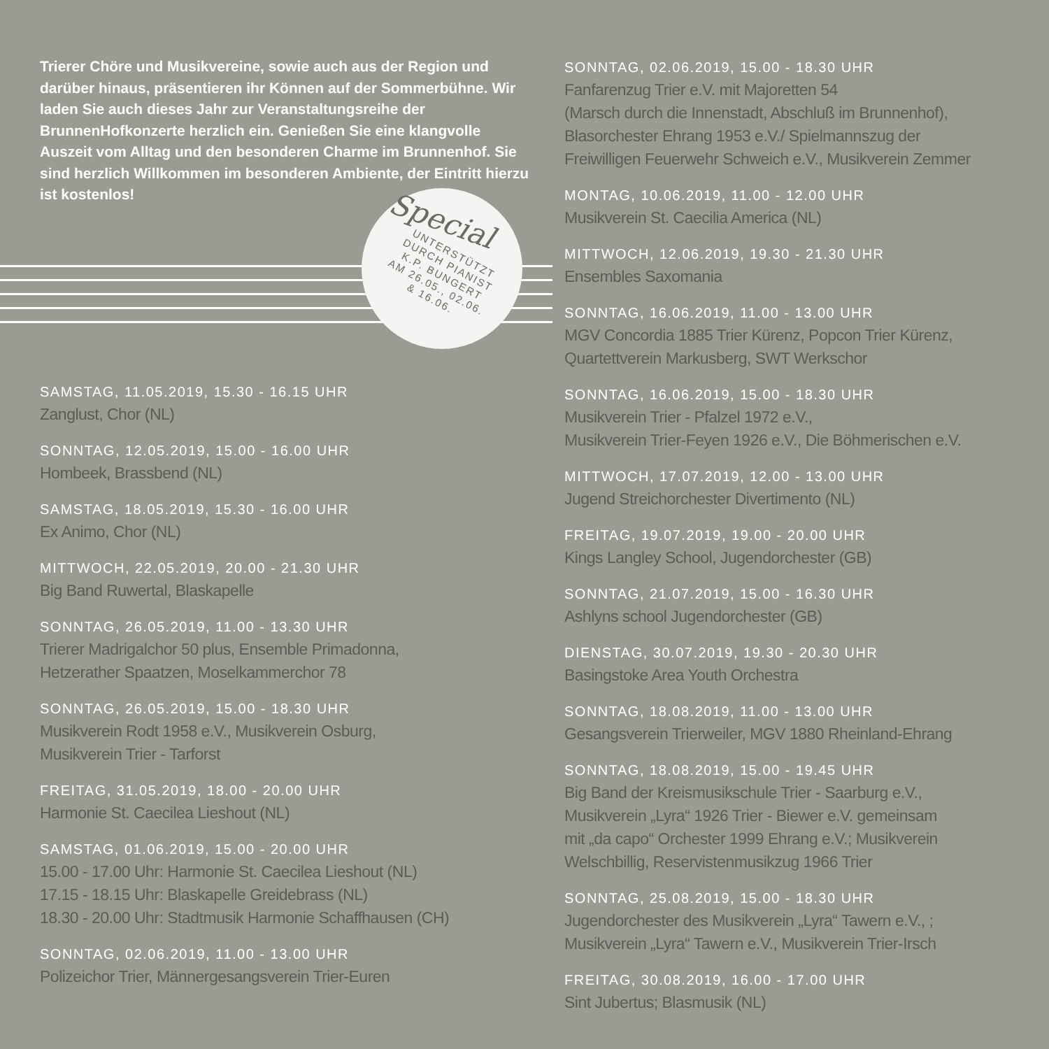Trierer Chöre und Musikvereine, sowie auch aus der Region und darüber hinaus, präsentieren ihr Können auf der Sommerbühne. Wir laden Sie auch dieses Jahr zur Veranstaltungsreihe der BrunnenHofkonzerte herzlich ein. Genießen Sie eine klangvolle Auszeit vom Alltag und den besonderen Charme im Brunnenhof. Sie sind herzlich Willkommen im besonderen Ambiente, der Eintritt hierzu ist kostenlos!
Special
UNTERSTÜTZT
DURCH PIANIST
K.P. BUNGERT
AM 26.05., 02.06.
& 16.06.
SAMSTAG, 11.05.2019, 15.30 - 16.15 UHR
Zanglust, Chor (NL)
SONNTAG, 12.05.2019, 15.00 - 16.00 UHR
Hombeek, Brassbend (NL)
SAMSTAG, 18.05.2019, 15.30 - 16.00 UHR
Ex Animo, Chor (NL)
MITTWOCH, 22.05.2019, 20.00 - 21.30 UHR
Big Band Ruwertal, Blaskapelle
SONNTAG, 26.05.2019, 11.00 - 13.30 UHR
Trierer Madrigalchor 50 plus, Ensemble Primadonna,
Hetzerather Spaatzen, Moselkammerchor 78
SONNTAG, 26.05.2019, 15.00 - 18.30 UHR
Musikverein Rodt 1958 e.V., Musikverein Osburg,
Musikverein Trier - Tarforst
FREITAG, 31.05.2019, 18.00 - 20.00 UHR
Harmonie St. Caecilea Lieshout (NL)
SAMSTAG, 01.06.2019, 15.00 - 20.00 UHR
15.00 - 17.00 Uhr: Harmonie St. Caecilea Lieshout (NL)
17.15 - 18.15 Uhr: Blaskapelle Greidebrass (NL)
18.30 - 20.00 Uhr: Stadtmusik Harmonie Schaffhausen (CH)
SONNTAG, 02.06.2019, 11.00 - 13.00 UHR
Polizeichor Trier, Männergesangsverein Trier-Euren
SONNTAG, 02.06.2019, 15.00 - 18.30 UHR
Fanfarenzug Trier e.V. mit Majoretten 54
(Marsch durch die Innenstadt, Abschluß im Brunnenhof),
Blasorchester Ehrang 1953 e.V./ Spielmannszug der
Freiwilligen Feuerwehr Schweich e.V., Musikverein Zemmer
MONTAG, 10.06.2019, 11.00 - 12.00 UHR
Musikverein St. Caecilia America (NL)
MITTWOCH, 12.06.2019, 19.30 - 21.30 UHR
Ensembles Saxomania
SONNTAG, 16.06.2019, 11.00 - 13.00 UHR
MGV Concordia 1885 Trier Kürenz, Popcon Trier Kürenz,
Quartettverein Markusberg, SWT Werkschor
SONNTAG, 16.06.2019, 15.00 - 18.30 UHR
Musikverein Trier - Pfalzel 1972 e.V.,
Musikverein Trier-Feyen 1926 e.V., Die Böhmerischen e.V.
MITTWOCH, 17.07.2019, 12.00 - 13.00 UHR
Jugend Streichorchester Divertimento (NL)
FREITAG, 19.07.2019, 19.00 - 20.00 UHR
Kings Langley School, Jugendorchester (GB)
SONNTAG, 21.07.2019, 15.00 - 16.30 UHR
Ashlyns school Jugendorchester (GB)
DIENSTAG, 30.07.2019, 19.30 - 20.30 UHR
Basingstoke Area Youth Orchestra
SONNTAG, 18.08.2019, 11.00 - 13.00 UHR
Gesangsverein Trierweiler, MGV 1880 Rheinland-Ehrang
SONNTAG, 18.08.2019, 15.00 - 19.45 UHR
Big Band der Kreismusikschule Trier - Saarburg e.V.,
Musikverein „Lyra“ 1926 Trier - Biewer e.V. gemeinsam
mit „da capo“ Orchester 1999 Ehrang e.V.; Musikverein
Welschbillig, Reservistenmusikzug 1966 Trier
SONNTAG, 25.08.2019, 15.00 - 18.30 UHR
Jugendorchester des Musikverein „Lyra“ Tawern e.V., ;
Musikverein „Lyra“ Tawern e.V., Musikverein Trier-Irsch
FREITAG, 30.08.2019, 16.00 - 17.00 UHR
Sint Jubertus; Blasmusik (NL)